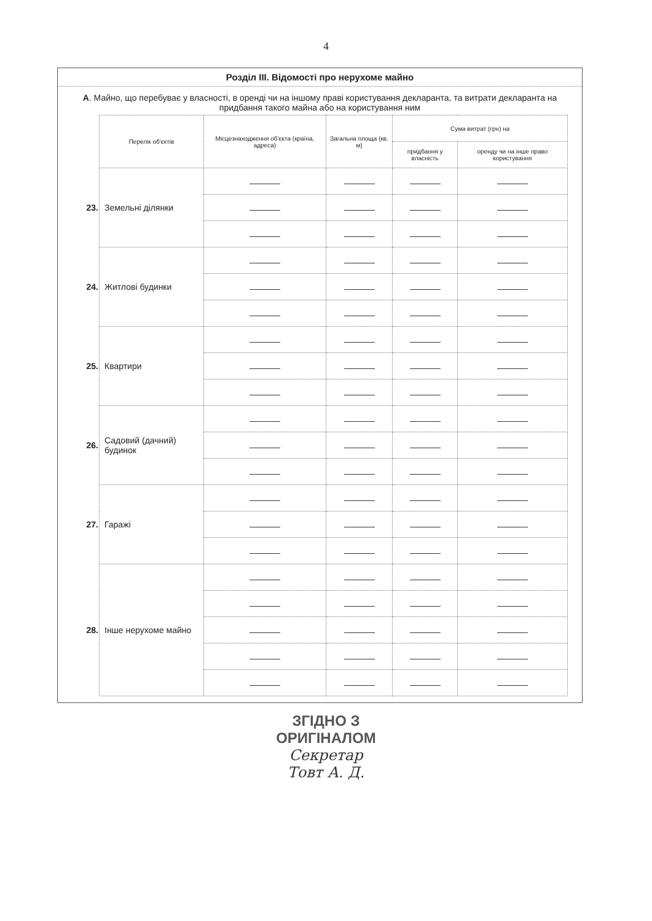4
Розділ ІІІ. Відомості про нерухоме майно
А. Майно, що перебуває у власності, в оренді чи на іншому праві користування декларанта, та витрати декларанта на придбання такого майна або на користування ним
| | Перелік об'єктів | Місцезнаходження об'єкта (країна, адреса) | Загальна площа (кв. м) | Сума витрат (грн) на | |
| | | | | придбання у власність | оренду чи на інше право користування |
| 23. | Земельні ділянки | | | | |
| 24. | Житлові будинки | | | | |
| 25. | Квартири | | | | |
| 26. | Садовий (дачний) будинок | | | | |
| 27. | Гаражі | | | | |
| 28. | Інше нерухоме майно | | | | |
ЗГІДНО З
ОРИГІНАЛОМ
Секретар
Товт А. Д.